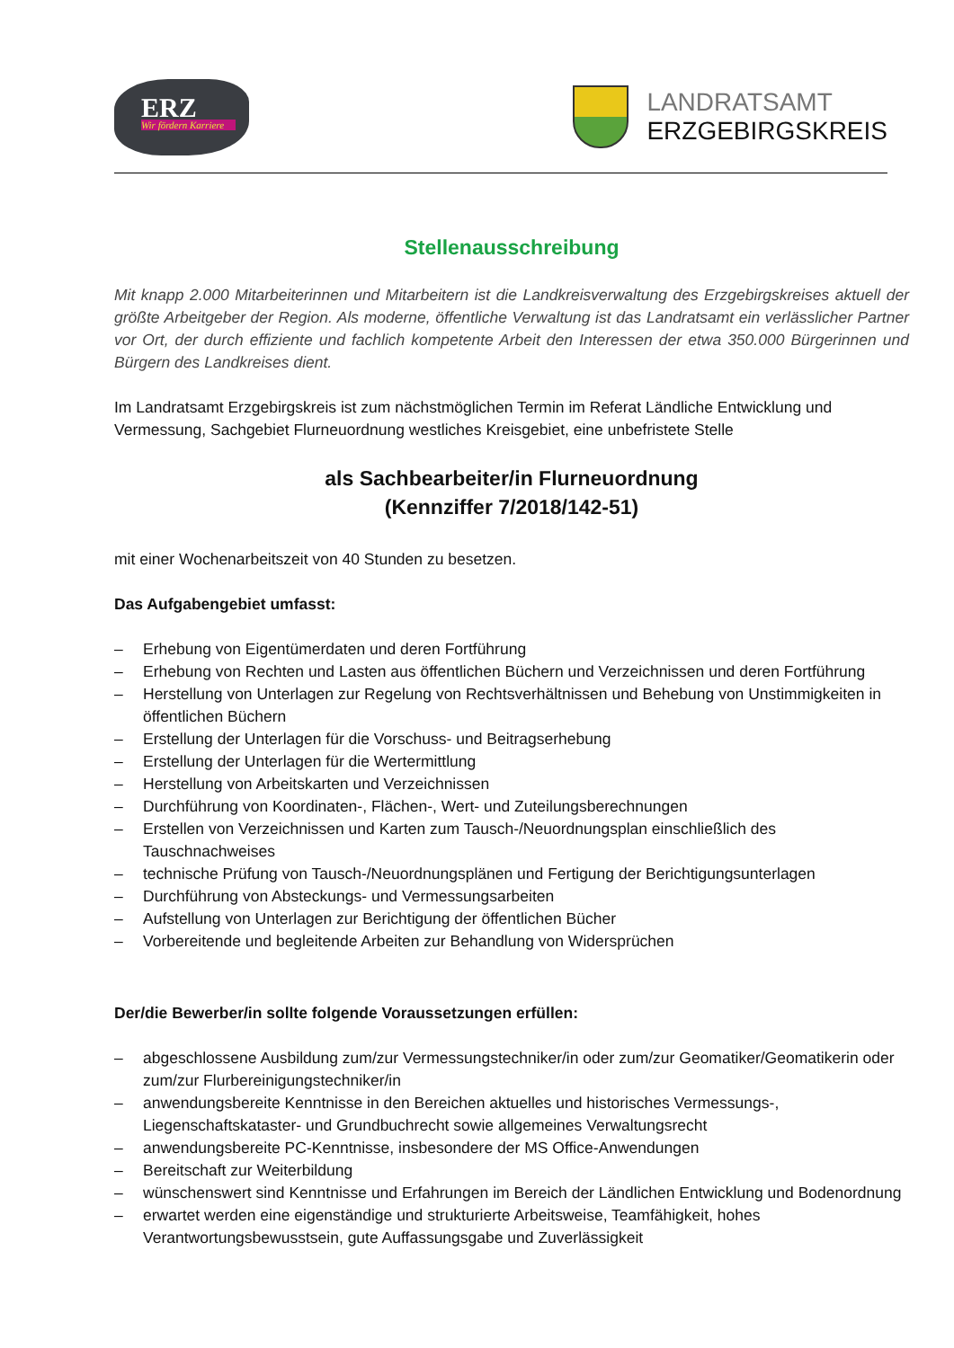ERZ
Wir fördern Karriere
LANDRATSAMT
ERZGEBIRGSKREIS
Stellenausschreibung
Mit knapp 2.000 Mitarbeiterinnen und Mitarbeitern ist die Landkreisverwaltung des Erzgebirgskreises aktuell der größte Arbeitgeber der Region. Als moderne, öffentliche Verwaltung ist das Landratsamt ein verlässlicher Partner vor Ort, der durch effiziente und fachlich kompetente Arbeit den Interessen der etwa 350.000 Bürgerinnen und Bürgern des Landkreises dient.
Im Landratsamt Erzgebirgskreis ist zum nächstmöglichen Termin im Referat Ländliche Entwicklung und Vermessung, Sachgebiet Flurneuordnung westliches Kreisgebiet, eine unbefristete Stelle
als Sachbearbeiter/in Flurneuordnung
(Kennziffer 7/2018/142-51)
mit einer Wochenarbeitszeit von 40 Stunden zu besetzen.
Das Aufgabengebiet umfasst:
– Erhebung von Eigentümerdaten und deren Fortführung
– Erhebung von Rechten und Lasten aus öffentlichen Büchern und Verzeichnissen und deren Fortführung
– Herstellung von Unterlagen zur Regelung von Rechtsverhältnissen und Behebung von Unstimmigkeiten in öffentlichen Büchern
– Erstellung der Unterlagen für die Vorschuss- und Beitragserhebung
– Erstellung der Unterlagen für die Wertermittlung
– Herstellung von Arbeitskarten und Verzeichnissen
– Durchführung von Koordinaten-, Flächen-, Wert- und Zuteilungsberechnungen
– Erstellen von Verzeichnissen und Karten zum Tausch-/Neuordnungsplan einschließlich des Tauschnachweises
– technische Prüfung von Tausch-/Neuordnungsplänen und Fertigung der Berichtigungsunterlagen
– Durchführung von Absteckungs- und Vermessungsarbeiten
– Aufstellung von Unterlagen zur Berichtigung der öffentlichen Bücher
– Vorbereitende und begleitende Arbeiten zur Behandlung von Widersprüchen
Der/die Bewerber/in sollte folgende Voraussetzungen erfüllen:
– abgeschlossene Ausbildung zum/zur Vermessungstechniker/in oder zum/zur Geomatiker/Geomatikerin oder zum/zur Flurbereinigungstechniker/in
– anwendungsbereite Kenntnisse in den Bereichen aktuelles und historisches Vermessungs-, Liegenschaftskataster- und Grundbuchrecht sowie allgemeines Verwaltungsrecht
– anwendungsbereite PC-Kenntnisse, insbesondere der MS Office-Anwendungen
– Bereitschaft zur Weiterbildung
– wünschenswert sind Kenntnisse und Erfahrungen im Bereich der Ländlichen Entwicklung und Bodenordnung
– erwartet werden eine eigenständige und strukturierte Arbeitsweise, Teamfähigkeit, hohes Verantwortungsbewusstsein, gute Auffassungsgabe und Zuverlässigkeit